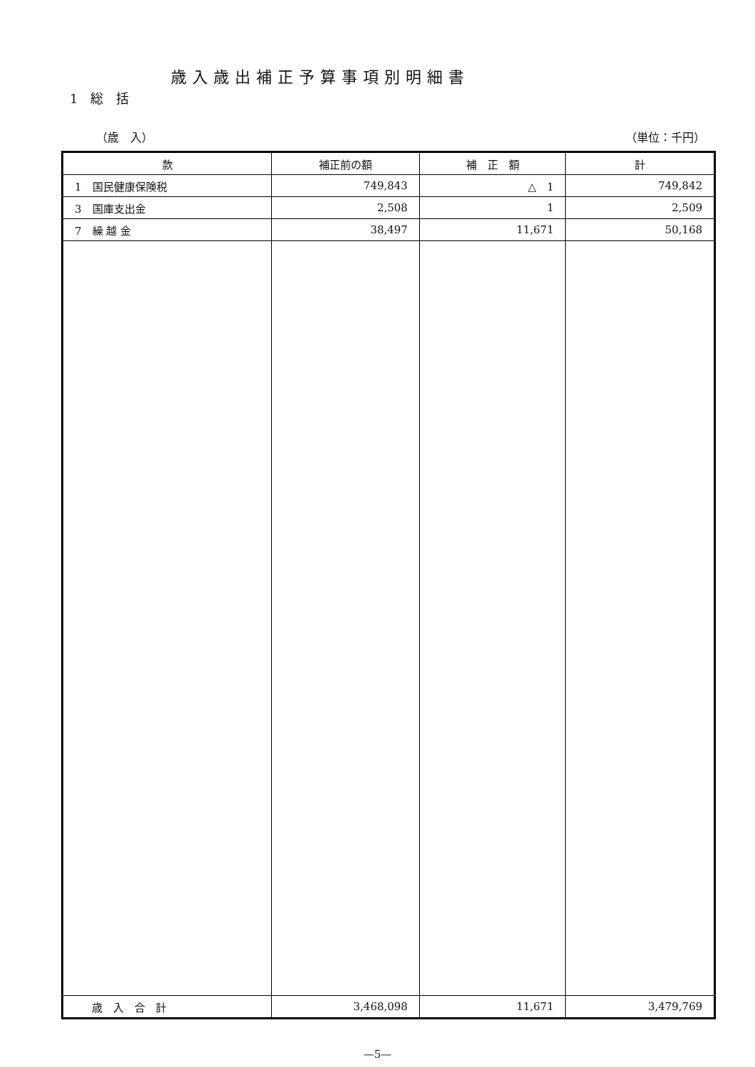歳入歳出補正予算事項別明細書
1　総　括
（歳　入） （単位：千円）
| 款 | 補正前の額 | 補 正 額 | 計 |
| --- | --- | --- | --- |
| 1 国民健康保険税 | 749,843 | △ 1 | 749,842 |
| 3 国庫支出金 | 2,508 | 1 | 2,509 |
| 7 繰 越 金 | 38,497 | 11,671 | 50,168 |
| 歳 入 合 計 | 3,468,098 | 11,671 | 3,479,769 |
—5—